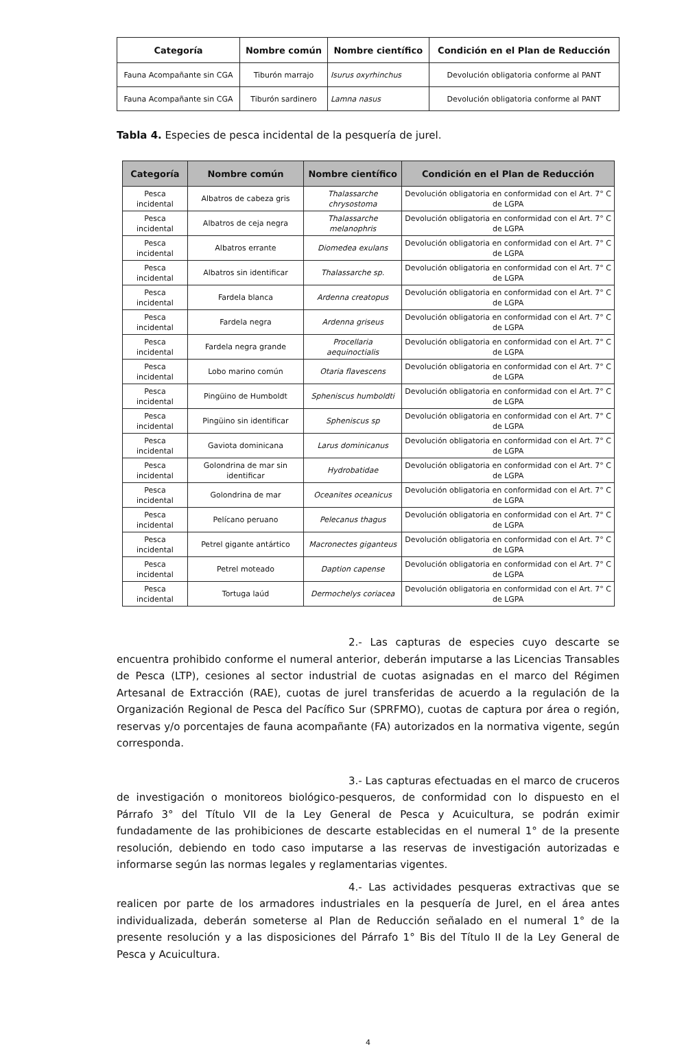| Categoría | Nombre común | Nombre científico | Condición en el Plan de Reducción |
| --- | --- | --- | --- |
| Fauna Acompañante sin CGA | Tiburón marrajo | Isurus oxyrhinchus | Devolución obligatoria conforme al PANT |
| Fauna Acompañante sin CGA | Tiburón sardinero | Lamna nasus | Devolución obligatoria conforme al PANT |
Tabla 4. Especies de pesca incidental de la pesquería de jurel.
| Categoría | Nombre común | Nombre científico | Condición en el Plan de Reducción |
| --- | --- | --- | --- |
| Pesca incidental | Albatros de cabeza gris | Thalassarche chrysostoma | Devolución obligatoria en conformidad con el Art. 7° C de LGPA |
| Pesca incidental | Albatros de ceja negra | Thalassarche melanophris | Devolución obligatoria en conformidad con el Art. 7° C de LGPA |
| Pesca incidental | Albatros errante | Diomedea exulans | Devolución obligatoria en conformidad con el Art. 7° C de LGPA |
| Pesca incidental | Albatros sin identificar | Thalassarche sp. | Devolución obligatoria en conformidad con el Art. 7° C de LGPA |
| Pesca incidental | Fardela blanca | Ardenna creatopus | Devolución obligatoria en conformidad con el Art. 7° C de LGPA |
| Pesca incidental | Fardela negra | Ardenna griseus | Devolución obligatoria en conformidad con el Art. 7° C de LGPA |
| Pesca incidental | Fardela negra grande | Procellaria aequinoctialis | Devolución obligatoria en conformidad con el Art. 7° C de LGPA |
| Pesca incidental | Lobo marino común | Otaria flavescens | Devolución obligatoria en conformidad con el Art. 7° C de LGPA |
| Pesca incidental | Pingüino de Humboldt | Spheniscus humboldti | Devolución obligatoria en conformidad con el Art. 7° C de LGPA |
| Pesca incidental | Pingüino sin identificar | Spheniscus sp | Devolución obligatoria en conformidad con el Art. 7° C de LGPA |
| Pesca incidental | Gaviota dominicana | Larus dominicanus | Devolución obligatoria en conformidad con el Art. 7° C de LGPA |
| Pesca incidental | Golondrina de mar sin identificar | Hydrobatidae | Devolución obligatoria en conformidad con el Art. 7° C de LGPA |
| Pesca incidental | Golondrina de mar | Oceanites oceanicus | Devolución obligatoria en conformidad con el Art. 7° C de LGPA |
| Pesca incidental | Pelícano peruano | Pelecanus thagus | Devolución obligatoria en conformidad con el Art. 7° C de LGPA |
| Pesca incidental | Petrel gigante antártico | Macronectes giganteus | Devolución obligatoria en conformidad con el Art. 7° C de LGPA |
| Pesca incidental | Petrel moteado | Daption capense | Devolución obligatoria en conformidad con el Art. 7° C de LGPA |
| Pesca incidental | Tortuga laúd | Dermochelys coriacea | Devolución obligatoria en conformidad con el Art. 7° C de LGPA |
2.- Las capturas de especies cuyo descarte se encuentra prohibido conforme el numeral anterior, deberán imputarse a las Licencias Transables de Pesca (LTP), cesiones al sector industrial de cuotas asignadas en el marco del Régimen Artesanal de Extracción (RAE), cuotas de jurel transferidas de acuerdo a la regulación de la Organización Regional de Pesca del Pacífico Sur (SPRFMO), cuotas de captura por área o región, reservas y/o porcentajes de fauna acompañante (FA) autorizados en la normativa vigente, según corresponda.
3.- Las capturas efectuadas en el marco de cruceros de investigación o monitoreos biológico-pesqueros, de conformidad con lo dispuesto en el Párrafo 3° del Título VII de la Ley General de Pesca y Acuicultura, se podrán eximir fundadamente de las prohibiciones de descarte establecidas en el numeral 1° de la presente resolución, debiendo en todo caso imputarse a las reservas de investigación autorizadas e informarse según las normas legales y reglamentarias vigentes.
4.- Las actividades pesqueras extractivas que se realicen por parte de los armadores industriales en la pesquería de Jurel, en el área antes individualizada, deberán someterse al Plan de Reducción señalado en el numeral 1° de la presente resolución y a las disposiciones del Párrafo 1° Bis del Título II de la Ley General de Pesca y Acuicultura.
4